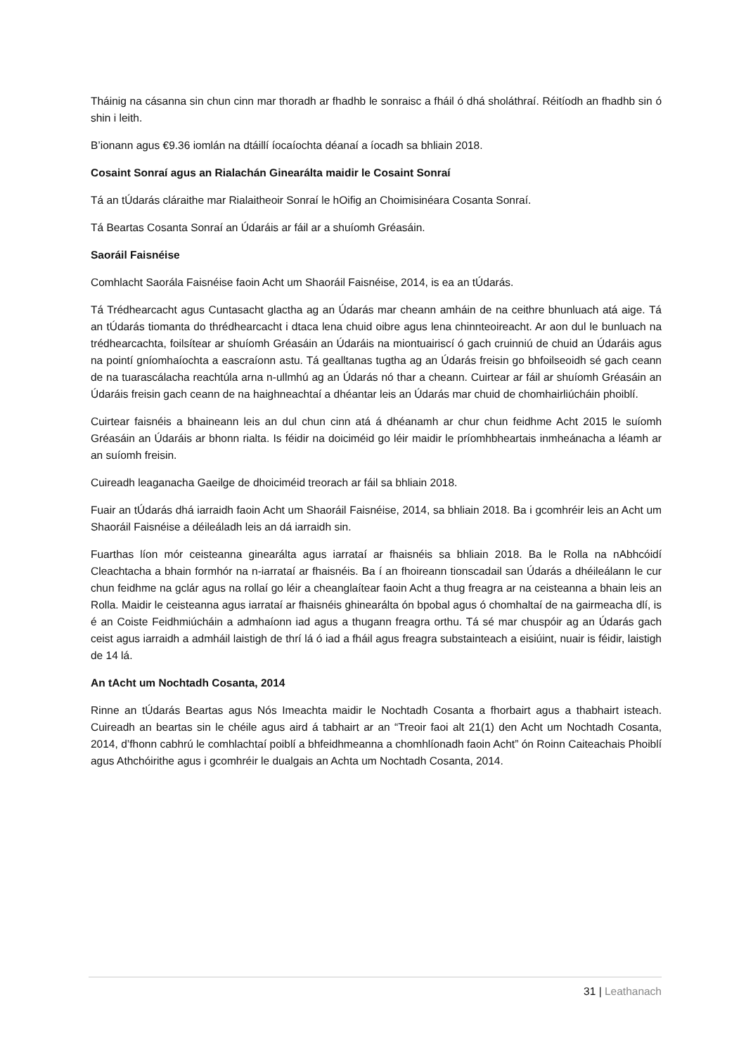Tháinig na cásanna sin chun cinn mar thoradh ar fhadhb le sonraisc a fháil ó dhá sholáthraí. Réitíodh an fhadhb sin ó shin i leith.
B’ionann agus €9.36 iomlán na dtáillí íocaíochta déanaí a íocadh sa bhliain 2018.
Cosaint Sonraí agus an Rialachán Ginearálta maidir le Cosaint Sonraí
Tá an tÚdarás cláraithe mar Rialaitheoir Sonraí le hOifig an Choimisinéara Cosanta Sonraí.
Tá Beartas Cosanta Sonraí an Údaráis ar fáil ar a shuíomh Gréasáin.
Saoráil Faisnéise
Comhlacht Saorála Faisnéise faoin Acht um Shaoráil Faisnéise, 2014, is ea an tÚdarás.
Tá Trédhearcacht agus Cuntasacht glactha ag an Údarás mar cheann amháin de na ceithre bhunluach atá aige. Tá an tÚdarás tiomanta do thrédhearcacht i dtaca lena chuid oibre agus lena chinnteoireacht. Ar aon dul le bunluach na trédhearcachta, foilsítear ar shuíomh Gréasáin an Údaráis na miontuairiscí ó gach cruinniú de chuid an Údaráis agus na pointí gníomhaíochta a eascraíonn astu. Tá gealltanas tugtha ag an Údarás freisin go bhfoilseoidh sé gach ceann de na tuarascálacha reachtúla arna n-ullmhú ag an Údarás nó thar a cheann. Cuirtear ar fáil ar shuíomh Gréasáin an Údaráis freisin gach ceann de na haighneachtaí a dhéantar leis an Údarás mar chuid de chomhairliúcháin phoiblí.
Cuirtear faisnéis a bhaineann leis an dul chun cinn atá á dhéanamh ar chur chun feidhme Acht 2015 le suíomh Gréasáin an Údaráis ar bhonn rialta. Is féidir na doiciméid go léir maidir le príomhbheartais inmheánacha a léamh ar an suíomh freisin.
Cuireadh leaganacha Gaeilge de dhoiciméid treorach ar fáil sa bhliain 2018.
Fuair an tÚdarás dhá iarraidh faoin Acht um Shaoráil Faisnéise, 2014, sa bhliain 2018. Ba i gcomhréir leis an Acht um Shaoráil Faisnéise a déileáladh leis an dá iarraidh sin.
Fuarthas líon mór ceisteanna ginearálta agus iarrataí ar fhaisnéis sa bhliain 2018. Ba le Rolla na nAbhcóidí Cleachtacha a bhain formhór na n-iarrataí ar fhaisnéis. Ba í an fhoireann tionscadail san Údarás a dhéileálann le cur chun feidhme na gclár agus na rollaí go léir a cheanglaítear faoin Acht a thug freagra ar na ceisteanna a bhain leis an Rolla. Maidir le ceisteanna agus iarrataí ar fhaisnéis ghinearálta ón bpobal agus ó chomhaltaí de na gairmeacha dlí, is é an Coiste Feidhmiúcháin a admhaíonn iad agus a thugann freagra orthu. Tá sé mar chuspóir ag an Údarás gach ceist agus iarraidh a admháil laistigh de thrí lá ó iad a fháil agus freagra substainteach a eisiúint, nuair is féidir, laistigh de 14 lá.
An tAcht um Nochtadh Cosanta, 2014
Rinne an tÚdarás Beartas agus Nós Imeachta maidir le Nochtadh Cosanta a fhorbairt agus a thabhairt isteach. Cuireadh an beartas sin le chéile agus aird á tabhairt ar an “Treoir faoi alt 21(1) den Acht um Nochtadh Cosanta, 2014, d’fhonn cabhrú le comhlachtaí poiblí a bhfeidhmeanna a chomhlíonadh faoin Acht” ón Roinn Caiteachais Phoiblí agus Athchóirithe agus i gcomhréir le dualgais an Achta um Nochtadh Cosanta, 2014.
31 | Leathanach